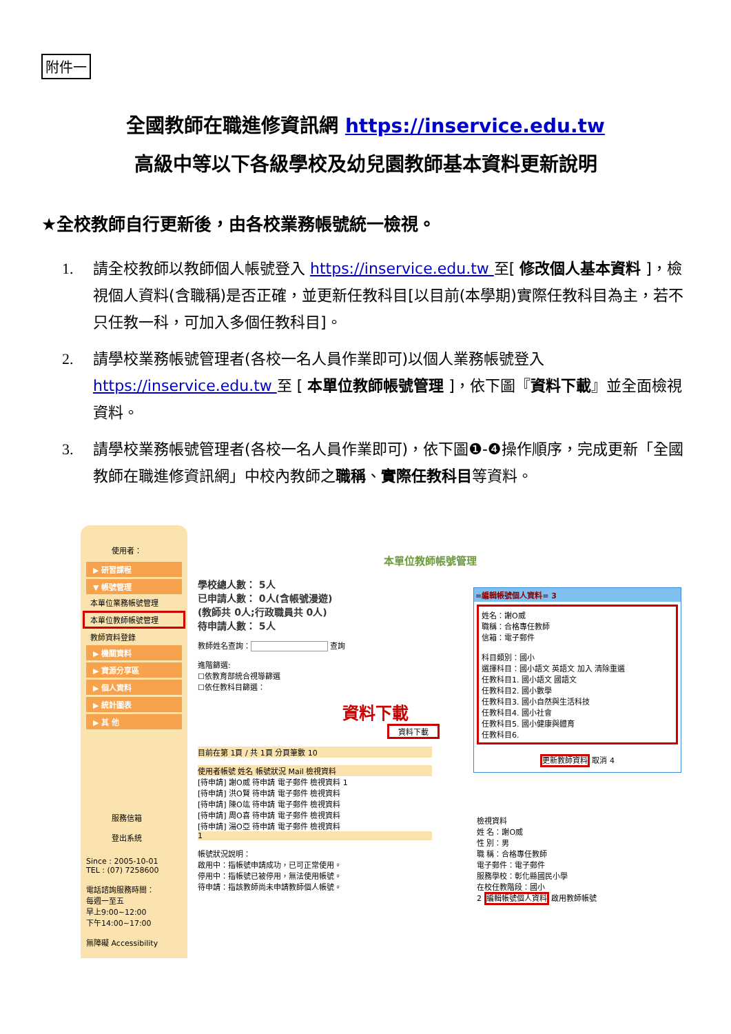附件一
全國教師在職進修資訊網 https://inservice.edu.tw
高級中等以下各級學校及幼兒園教師基本資料更新說明
★全校教師自行更新後，由各校業務帳號統一檢視。
1. 請全校教師以教師個人帳號登入 https://inservice.edu.tw 至[ 修改個人基本資料 ]，檢視個人資料(含職稱)是否正確，並更新任教科目[以目前(本學期)實際任教科目為主，若不只任教一科，可加入多個任教科目]。
2. 請學校業務帳號管理者(各校一名人員作業即可)以個人業務帳號登入 https://inservice.edu.tw 至 [ 本單位教師帳號管理 ]，依下圖『資料下載』並全面檢視資料。
3. 請學校業務帳號管理者(各校一名人員作業即可)，依下圖❶-❹操作順序，完成更新「全國教師在職進修資訊網」中校內教師之職稱、實際任教科目等資料。
使用者：
▶ 研習課程
▼ 帳號管理
本單位業務帳號管理
本單位教師帳號管理
教師資料登錄
▶ 機關資料
▶ 資源分享區
▶ 個人資料
▶ 統計圖表
▶ 其 他
服務信箱
登出系統
Since : 2005-10-01
TEL : (07) 7258600
電話諮詢服務時間：
每週一至五
早上9:00~12:00
下午14:00~17:00
無障礙 Accessibility
本單位教師帳號管理
學校總人數： 5人
已申請人數： 0人(含帳號漫遊)
(教師共 0人;行政職員共 0人)
待申請人數： 5人
教師姓名查詢： 查詢
進階篩選:
☐依教育部統合視導篩選
☐依任教科目篩選：
資料下載
資料下載
目前在第 1頁 / 共 1頁 分頁筆數 10
使用者帳號 姓名 帳號狀況 Mail 檢視資料
[待申請] 謝O威 待申請 電子郵件 檢視資料 1
[待申請] 洪O賢 待申請 電子郵件 檢視資料
[待申請] 陳O竑 待申請 電子郵件 檢視資料
[待申請] 周O喜 待申請 電子郵件 檢視資料
[待申請] 湯O亞 待申請 電子郵件 檢視資料
1
帳號狀況說明：
啟用中：指帳號申請成功，已可正常使用。
停用中：指帳號已被停用，無法使用帳號。
待申請：指該教師尚未申請教師個人帳號。
=編輯帳號個人資料= 3
姓名：謝O威
職稱：合格專任教師
信箱：電子郵件
科目類別：國小
選擇科目：國小語文 英語文 加入 清除重選
任教科目1. 國小語文 國語文
任教科目2. 國小數學
任教科目3. 國小自然與生活科技
任教科目4. 國小社會
任教科目5. 國小健康與體育
任教科目6.
更新教師資料 取消 4
檢視資料
姓 名：謝O威
性 別：男
職 稱：合格專任教師
電子郵件：電子郵件
服務學校：彰化縣國民小學
在校任教階段：國小
2 編輯帳號個人資料 啟用教師帳號